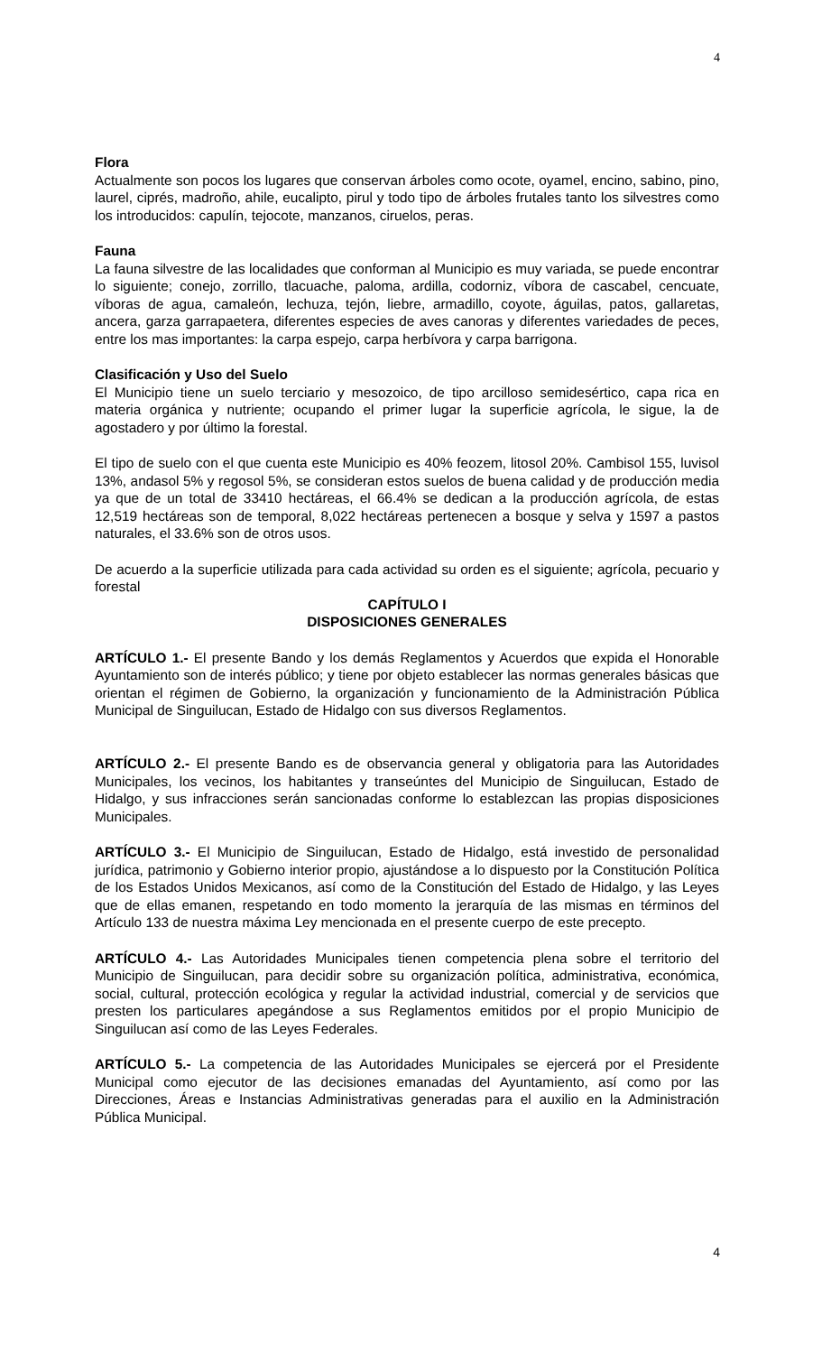4
Flora
Actualmente son pocos los lugares que conservan árboles como ocote, oyamel, encino, sabino, pino, laurel, ciprés, madroño, ahile, eucalipto, pirul y todo tipo de árboles frutales tanto los silvestres como los introducidos: capulín, tejocote, manzanos, ciruelos, peras.
Fauna
La fauna silvestre de las localidades que conforman al Municipio es muy variada, se puede encontrar lo siguiente; conejo, zorrillo, tlacuache, paloma, ardilla, codorniz, víbora de cascabel, cencuate, víboras de agua, camaleón, lechuza, tejón, liebre, armadillo, coyote, águilas, patos, gallaretas, ancera, garza garrapaetera, diferentes especies de aves canoras y diferentes variedades de peces, entre los mas importantes: la carpa espejo, carpa herbívora y carpa barrigona.
Clasificación y Uso del Suelo
El Municipio tiene un suelo terciario y mesozoico, de tipo arcilloso semidesértico, capa rica en materia orgánica y nutriente; ocupando el primer lugar la superficie agrícola, le sigue, la de agostadero y por último la forestal.
El tipo de suelo con el que cuenta este Municipio es 40% feozem, litosol 20%. Cambisol 155, luvisol 13%, andasol 5% y regosol 5%, se consideran estos suelos de buena calidad y de producción media ya que de un total de 33410 hectáreas, el 66.4% se dedican a la producción agrícola, de estas 12,519 hectáreas son de temporal, 8,022 hectáreas pertenecen a bosque y selva y 1597 a pastos naturales, el 33.6% son de otros usos.
De acuerdo a la superficie utilizada para cada actividad su orden es el siguiente; agrícola, pecuario y forestal
CAPÍTULO I
DISPOSICIONES GENERALES
ARTÍCULO 1.- El presente Bando y los demás Reglamentos y Acuerdos que expida el Honorable Ayuntamiento son de interés público; y tiene por objeto establecer las normas generales básicas que orientan el régimen de Gobierno, la organización y funcionamiento de la Administración Pública Municipal de Singuilucan, Estado de Hidalgo con sus diversos Reglamentos.
ARTÍCULO 2.- El presente Bando es de observancia general y obligatoria para las Autoridades Municipales, los vecinos, los habitantes y transeúntes del Municipio de Singuilucan, Estado de Hidalgo, y sus infracciones serán sancionadas conforme lo establezcan las propias disposiciones Municipales.
ARTÍCULO 3.- El Municipio de Singuilucan, Estado de Hidalgo, está investido de personalidad jurídica, patrimonio y Gobierno interior propio, ajustándose a lo dispuesto por la Constitución Política de los Estados Unidos Mexicanos, así como de la Constitución del Estado de Hidalgo, y las Leyes que de ellas emanen, respetando en todo momento la jerarquía de las mismas en términos del Artículo 133 de nuestra máxima Ley mencionada en el presente cuerpo de este precepto.
ARTÍCULO 4.- Las Autoridades Municipales tienen competencia plena sobre el territorio del Municipio de Singuilucan, para decidir sobre su organización política, administrativa, económica, social, cultural, protección ecológica y regular la actividad industrial, comercial y de servicios que presten los particulares apegándose a sus Reglamentos emitidos por el propio Municipio de Singuilucan así como de las Leyes Federales.
ARTÍCULO 5.- La competencia de las Autoridades Municipales se ejercerá por el Presidente Municipal como ejecutor de las decisiones emanadas del Ayuntamiento, así como por las Direcciones, Áreas e Instancias Administrativas generadas para el auxilio en la Administración Pública Municipal.
4